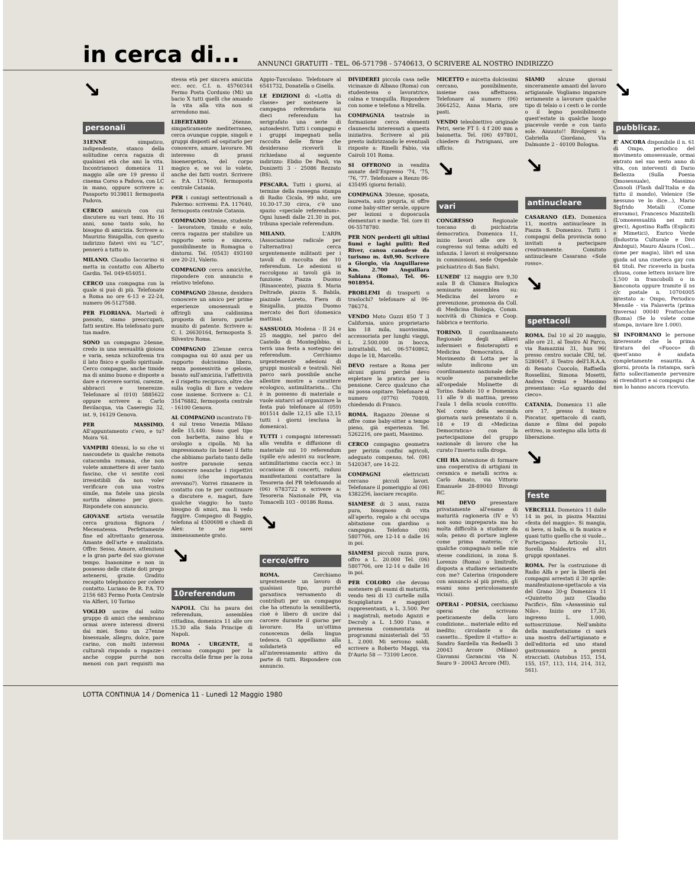in cerca di...
ANNUNCI GRATUITI - TEL. 06-571798 - 5740613, O SCRIVERE AL NOSTRO INDIRIZZO
↘
personali
31ENNE simpatico, indipendente, stanco della solitudine cerca ragazza di qualsiasi età che ami la vita. Incontriamoci domenica 11 maggio alle ore 19 presso il cinema Corso a Padova, con LC in mano, oppure scrivere a: Pasaporto 9139811 fermoposta Padova.
CERCO amico/a con cui discutere su vari temi. Ho 16 anni, sono tanto solo, ho bisogno di amicizia. Scrivere a: Maurizio Sinigallia, con questo indirizzo fatevi vivi su "LC", penserò a tutto io.
MILANO. Claudio Iaccarino si metta in contatto con Alberto Gardin. Tel. 049-654051.
CERCO una compagna con la quale si può di più. Telefonate a Roma no ore 6-13 e 22-24, numero 06-5127588.
PER FLORIANA. Martedì è passato, siamo preoccupati, fatti sentire. Ha telefonato pure tua madre.
SONO un compagno 24enne, credo in una sessualità gioiosa e varia, senza schizofrenia tra il lato fisico e quello spirituale. Cerco compagne, anche timide ma di animo buono e disposte a dare e ricevere sorrisi, carezze, abbracci e tenerezze. Telefonare al (010) 5885622 oppure scrivere a: Carlo Bevilacqua, via Caseregio 32, int. 9, 16129 Genova.
PER MASSIMO. All'appuntamento c'ero, e tu? Moira '64.
VAMPIRI 40enni, lo so che vi nascondete in qualche remota catacomba romana, che non volete ammettere di aver tanto fascino, che vi sentite così irresistibili da non voler verificare con una vostra simile, ma fatele una picola sortita almeno per gioco. Rispondete con annuncio.
GIOVANE artista versatile cerca graziosa Signora / Mecenatessa. Perfettamente fine ed altrettanto generosa. Amante dell'arte e smaliziata. Offre: Sesso, Amore, attenzioni e la gran parte del suo giovane tempo. Inanonime e non in possesso delle citate doti prego astenersi, grazie. Gradito recapito telephonico per celere contatto. Luciano de R. P.A. TO 2156 683 Fermo Posta Centrale via Alfieri, 10 Torino
VOGLIO uscire dal solito gruppo di amici che sembrano ormai avere interessi diversi dai miei. Sono un 27enne bisessuale, allegro, dolce, pare carino, con molti interessi culturali rispondo a ragazze-i anche coppie purché non menosi con pari requisiti ma stessa età per sincera amicizia ecc. ecc. C.I. n. 45760344 Fermo Posta Cordusio (Mi) un bacio X tutti quelli che amando la vita alla vita non si arrendono mai.
LIBERTARIO 26enne, simpaticamente mediterraneo, cerca ovunque coppie, singoli e gruppi disposti ad ospitarlo per conoscere, amare, lavorare. Mi interesso di prassi bioenergetica, del corpo magico e, se voi lo volete, anche dei fatti vostri. Scrivere a: P.A. 117640, fermoposta centrale Catania.
PER i coniugi settentrionali a Palermo: scrivemi: P.A. 117640, fermoposta centrale Catania.
COMPAGNO 30enne, studente - lavoratore, timido e solo, cerca ragazza per stabilire un rapporto serio e sincero, possibilmente in Romagna o dintorni. Tel. (0543) 493160 ore 20-21, Valerio.
COMPAGNO cerca amici/che, rispondere con annuncio e relativo telefono.
COMPAGNO 28enne, desidera conoscere un amico per prime esperienze omosessuali e offrirgli una caldissima proposta di lavoro, purché munito di patente. Scrivere a: C. I. 26630164, fermoposta S. Silvestro Roma.
COMPAGNO 23enne cerca compagna sui 40 anni per un rapporto dolcissimo libero, senza possessività e gelosie, basato sull'amicizia, l'affettività e il rispetto reciproco, oltre che sulla voglia di fare e vedere cose insieme. Scrivere a: C.I. 35476882, fermoposta centrale - 16100 Genova.
AL COMPAGNO incontrato l'8-4 sul treno Venezia Milano delle 15,440. Sono quel tipo con barbetta, zaino blu e orologio a cipolla. Mi ha impressionato (in bene) il fatto che abbiamo parlato tanto delle nostre paranoie senza conoscere neanche i rispettivi nomi (che importanza avevano?). Vorrei rimanere in contatto con te per continuare a discutere e, magari, fare qualche viaggio: ho tanto bisogno di amici, ma li vedo fuggire. Compagno di Baggio, telefona al 4500698 e chiedi di Alex: te ne sarei immensamente grato.
↘
10referendum
NAPOLI. Chi ha paura dei referendum, assemblea cittadina, domenica 11 alle ore 15.30 alla Sala Principe di Napoli.
ROMA - URGENTE, si cercano compagni per la raccolta delle firme per la zona Appio-Tuscolano. Telefonare al 6541732, Donatella o Gisella.
LE EDIZIONI di «Lotta di classe» per sostenere la campagna referendaria sui dieci referendum ha serigrafato una serie di autoadesivi. Tutti i compagni e i gruppi impegnati nella raccolta delle firme che desiderano riceverli li richiedano al seguente indirizzo: Elidio De Paoli, via Donizetti 3 - 25086 Rezzato (BS).
PESCARA. Tutti i giorni, al termine della rassegna stampa di Radio Cicala, 99 mhz, ore 10.30-17.30 circa, c'è uno spazio «speciale referendum». Ogni lunedì dalle 21.30 in poi, tribuna speciale referendum.
MILANO. L'ARPA (Associazione radicale per l'alternativa) cerca urgentemente militanti per i tavoli di raccolta dei 10 referendum. Le adesioni si raccolgono ai tavoli già in funzione. Piazza Duomo (Rinascente), piazza S. Maria Deltrade, piazza S. Babila, piazzale Loreto, Fiera di Sinigallia, piazza Duomo mercato dei fiori (domenica mattina).
SASSUOLO. Modena - Il 24 e 25 maggio, nel parco del Castello di Montegibbio, si terrà una festa a sostegno dei referendum. Cerchiamo urgentemente adesioni di gruppi musicali e teatrali. Nel parco sarà possibile anche allestire mostre a carattere ecologico, antimilitarista... Chi è in possesso di materiale e vuole aiutarci ad organizzare la festa può telefonare al (059) 801514 dalle 12,15 alle 13,15 tutti i giorni (esclusa la domenica).
TUTTI i compagni interessati alla vendita e diffusione di materiale sui 10 referendum (spille e/o adesivi su nucleare, antimilitarismo caccia ecc.) in occasione di concerti, raduni manifestazioni contattare la Tesoreria del PR telefonando al (06) 6783722 o scrivere a: Tesoreria Nazionale PR, via Tomacelli 103 - 00186 Roma.
↘
cerco/offro
ROMA. Cerchiamo urgentemente un lavoro di qualsiasi tipo, purché garantisca versamento di contributi per un compagno che ha ottenuto la semilibertà, cioè è libero di uscire dal carcere durante il giorno per lavorare. Ha un'ottima conoscenza della lingua tedesca. Ci appelliamo alla solidarietà ed all'interessamento attivo da parte di tutti. Rispondere con annuncio.
DIVIDEREI piccola casa nelle vicinanze di Albano (Roma) con studentessa o lavoratrice, calma e tranquilla. Rispondere con nome e telefono a Mirella.
COMPAGNIA teatrale in formazione cerca elementi clauneschi interessati a questa iniziativa. Scrivere al più presto indirizzando le eventuali risposte a: Rinelli Fabio, via Cairoli 101 Roma.
SI OFFRONO in vendita annate dell'Espresso '74, '75, '76, '77. Telefonare a Renzo 06-435495 (giorni feriali).
COMPAGNA 30enne, sposata, laureata, auto propria, si offre come baby-sitter serale, oppure per lezioni o doposcuola elementari e medie. Tel. (ore 8) 06-5578780.
PER NON perderti gli ultimi fiumi e laghi puliti: Red River, canoa canadese da turismo m. 4x0,90. Scrivere a Giorgio, via Anguillarese Km. 2.700 Anguillara Sabiana (Roma), Tel. 06-9018954.
PROBLEMI di trasporti o traslochi? telefonare al 06-786374.
VENDO Moto Guzzi 850 T 3 California, unico proprietario km 18 mila, nuovissima, accessoriata per lunghi viaggi, L. 2.500.000 in bocca, intrattabili, tel. 06-5740862, dopo le 18, Marcello.
DEVO restare a Roma per alcuni giorni perché devo espletare la pratica per la pensione. Cerco qualcuno che mi possa ospitare. Telefonare al numero (0776) 70409, chiedendo di Franco.
ROMA. Ragazzo 20enne si offre come baby-sitter a tempo pieno, già esperienza. Tel. 5262216, ore pasti, Massimo.
CERCO compagno geometra per perizia confini agricoli, adeguato compenso, tel. (06) 5420347, ore 14-22.
COMPAGNI elettricisti cercano piccoli lavori. Telefonare il pomeriggio al (06) 4382256, lasciare recapito.
SIAMESE di 3 anni, razza pura, bisognoso di vita all'aperto, regalo a chi occupa abitazione con giardino o campagna. Telefono (06) 5807766, ore 12-14 o dalle 16 in poi.
SIAMESI piccoli razza pura, offro a L. 20.000 Tel. (06) 5807766, ore 12-14 o dalle 16 in poi.
PER COLORO che devono sostenere gli esami di maturità, vendo tesi di 13 cartelle sulla Scapigliatura e maggiori rappresentanti, a L. 3.500. Per i magistrali, metodo Agazzi e Decroly a L. 1.500 l'uno, e premessa commentata ai programmi ministeriali del '55 L. 2.000. Mi servono soldi, scrivere a Roberto Maggi, via D'Aurio 58 — 73100 Lecce.
MICETTO e micetta dolcissimi cercano, possibilmente, insieme casa affettuosa. Telefonare al numero (06) 3664252, Anna Maria, ore pasti.
VENDO teleobiettivo originale Petri, serie FT I: 4 f 200 mm a baionetta. Tel. (06) 497801, chiedere di Patrignani, ore ufficio.
↘
vari
CONGRESSO Regionale toscano di psichiatria democratica. Domenica 11, inizio lavori alle ore 9, congresso sul tema: adulti ed infanzia. I lavori si svolgeranno in commissioni, sede Ospedale psichiatrico di San Salvi.
LUNEDI' 12 maggio ore 9,30 aula B di Chimica Biologica seminario assemblea su: Medicina del lavoro e prevenzione, promossa da Coll. di Medicina Biologia, Comm. nocività di Chimica e Coop. fabbrica e territorio.
TORINO. Il coordinamento Regionale degli allievi infermieri e fisioterapisti e Medicina Democratica, il Movimento di Lotta per la salute indicono un coordinamento nazionale delle scuole paramediche all'ospedale Molinette di Torino. Sabato 10 e Domenica 11 alle 9 di mattina, presso l'aula 1 della scuola convitto. Nel corso della seconda giornata sarà presentato il n. 18 e 19 di «Medicina Democratica» con la partecipazione del gruppo nazionale di lavoro che ha curato l'inserto sulla droga.
CHI HA intenzione di formare una cooperativa di artigiani in ceramica e metalli scriva a: Carlo Amato, via Vittorio Emanuele 28-89040 Bivongi RC.
MI DEVO presentare privatamente all'esame di maturità ragioneria (IV e V) non sono impreparata ma ho molta difficoltà a studiare da sola; penso di portare inglese come prima materia; c'è qualche compagna/o nelle mie stesse condizioni, in zona S. Lorenzo (Roma) o limitrofe, disposta a studiare seriamente con me? Caterina (rispondere con annuncio al più presto, gli esami sono pericolosamente vicini).
OPERAI - POESIA, cerchiamo operai che scrivono poeticamente della loro condizione... materiale edito ed inedito; circolante o da cassetto... Spedire il «tutto» a: Sandro Sardella via Redaelli 3 20043 Arcore (Milano) Giovanni Garancini via N. Sauro 9 - 20043 Arcore (MI).
SIAMO alcune giovani sinceramente amanti del lavoro artigianale. Vogliamo imparare seriamente a lavorare qualche tipo di telaio o i cesti o le corde o il legno possibilmente quest'estate in qualche luogo piacevole verde e con tanto sole. Aiuuuto!! Rivolgersi a: Gabriella Giordano, Via Dalmonte 2 - 40100 Bologna.
↘
antinucleare
CASARANO (LE). Domenica 11, mostra antinucleare in Piazza S. Domenico. Tutti i compagni della provincia sono invitati a partecipare creativamente. Comitato antinucleare Casarano «Sole rosso».
↘
spettacoli
ROMA. Dal 10 al 20 maggio, alle ore 21, al Teatro Al Parco, via Ramazzini 31, bus 96( presso centro sociale CRI, tel. 5280647, il Teatro dell'I.R.A.A. di Renato Cuocolo, Raffaella Rossellini, Simona Mosetti, Andrea Orsini e Massimo presentano: «Lo sguardo del cieco».
CATANIA. Domenica 11 alle ore 17, presso il teatro Piscator, spettacolo di canti, danze e films del popolo eritreo, in sostegno alla lotta di liberazione.
↘
feste
VERCELLI. Domenica 11 dalle 14 in poi, in piazza Mazzini «festa del maggio». Si mangia, si beve, si balla, si fa musica e quasi tutto quello che si vuole... Partecipano: Articolo 11, Sorella Maldestra ed altri gruppi spontanei.
ROMA. Per la costruzione di Radio Alfa e per la libertà dei compagni arrestati il 30 aprile: manifestazione-spettacolo a via del Grano 30-g Domenica 11 «Quintetto jazz Claudio Pacifici», film «Assassinio sul Nilo». Inizio ore 17,30, ingresso L. 1.000, sottoscrizione. Nell'ambito della manifestazione ci sarà una mostra dell'artigianato e dell'editoria ed uno stand gastronomico a prezzi stracciati. (Autobus 153, 154, 155, 157, 113, 114, 214, 312, 561).
↘
pubblicaz.
E' ANCORA disponibile il n. 61 di Ompo, periodico del movimento omosessuale, ormai entrato nel suo sesto anno di vita, con interventi di Dario Bellezza (Sulla Poesia Omosessuale), Massimo Consoli (Flash dall'Italia e da tutto il mondo), Velenice (Se nessuno ve lo dice...), Mario Sigfrido Metalli (Come eravamo), Francesco Mazzitelli (L'omosessualità nei miti greci), Agostino Raffa (Espliciti e Mimetici), Enrico Verde (Industria Culturale e Divi Ambigui), Mauro Alaura (Così... come per magia), libri ed una guida ad una cineteca gay con 64 titoli. Per riceverlo in busta chiusa, come lettera inviare lire 1.500 in francobolli o in banconota oppure tramite il ns c/c postale n. 10704005 intestato a: Ompo, Periodico Mensile - via Palaverta (prima traversa) 00040 Frattocchie (Roma) (Se lo volete come stampa, inviare lire 1.000).
SI INFORMANO le persone interessate che la prima tiratura del «Fuoco» di quest'anno è andata completamente esaurita. A giorni, pronta la ristampa, sarà fatto sollecitamente pervenire ai rivenditori e ai compagni che non lo hanno ancora ricevuto.
LOTTA CONTINUA 14 / Domenica 11 - Lunedì 12 Maggio 1980